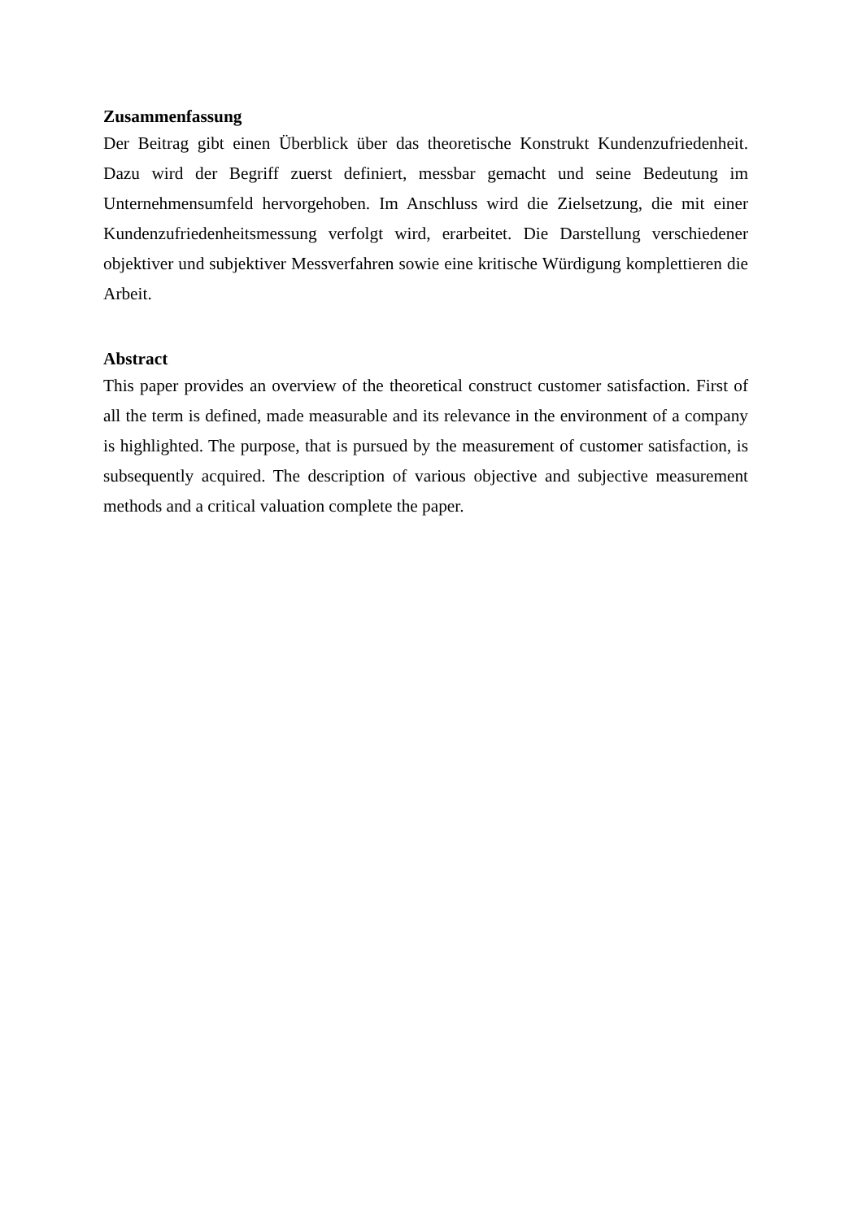Zusammenfassung
Der Beitrag gibt einen Überblick über das theoretische Konstrukt Kundenzufriedenheit. Dazu wird der Begriff zuerst definiert, messbar gemacht und seine Bedeutung im Unternehmens­umfeld hervorgehoben. Im Anschluss wird die Zielsetzung, die mit einer Kundenzufrieden­heitsmessung verfolgt wird, erarbeitet. Die Darstellung verschiedener objektiver und subjek­tiver Messverfahren sowie eine kritische Würdigung komplettieren die Arbeit.
Abstract
This paper provides an overview of the theoretical construct customer satisfaction. First of all the term is defined, made measurable and its relevance in the environment of a company is highlighted. The purpose, that is pursued by the measurement of customer satisfaction, is sub­sequently acquired. The description of various objective and subjective measurement methods and a critical valuation complete the paper.